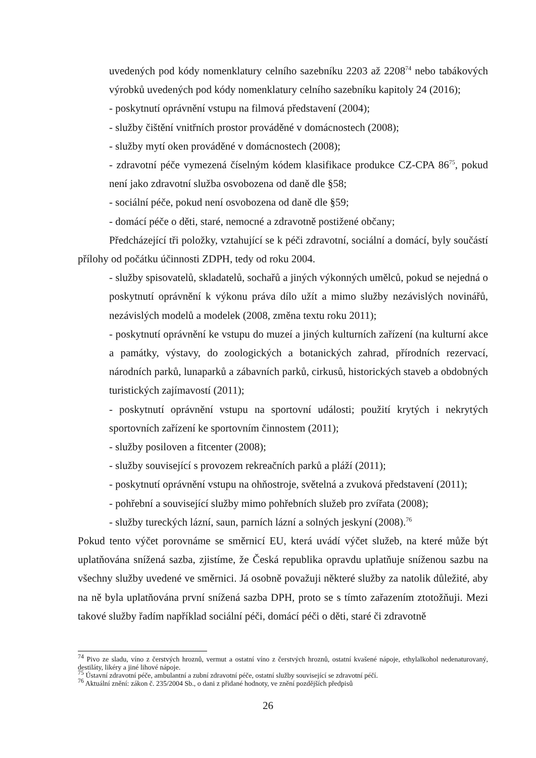uvedených pod kódy nomenklatury celního sazebníku 2203 až 2208<sup>74</sup> nebo tabákových výrobků uvedených pod kódy nomenklatury celního sazebníku kapitoly 24 (2016);
- poskytnutí oprávnění vstupu na filmová představení (2004);
- služby čištění vnitřních prostor prováděné v domácnostech (2008);
- služby mytí oken prováděné v domácnostech (2008);
- zdravotní péče vymezená číselným kódem klasifikace produkce CZ-CPA 86<sup>75</sup>, pokud není jako zdravotní služba osvobozena od daně dle §58;
- sociální péče, pokud není osvobozena od daně dle §59;
- domácí péče o děti, staré, nemocné a zdravotně postižené občany;
Předcházející tři položky, vztahující se k péči zdravotní, sociální a domácí, byly součástí přílohy od počátku účinnosti ZDPH, tedy od roku 2004.
- služby spisovatelů, skladatelů, sochařů a jiných výkonných umělců, pokud se nejedná o poskytnutí oprávnění k výkonu práva dílo užít a mimo služby nezávislých novinářů, nezávislých modelů a modelek (2008, změna textu roku 2011);
- poskytnutí oprávnění ke vstupu do muzeí a jiných kulturních zařízení (na kulturní akce a památky, výstavy, do zoologických a botanických zahrad, přírodních rezervací, národních parků, lunaparků a zábavních parků, cirkusů, historických staveb a obdobných turistických zajímavostí (2011);
- poskytnutí oprávnění vstupu na sportovní události; použití krytých i nekrytých sportovních zařízení ke sportovním činnostem (2011);
- služby posiloven a fitcenter (2008);
- služby související s provozem rekreačních parků a pláží (2011);
- poskytnutí oprávnění vstupu na ohňostroje, světelná a zvuková představení (2011);
- pohřební a související služby mimo pohřebních služeb pro zvířata (2008);
- služby tureckých lázní, saun, parních lázní a solných jeskyní (2008).<sup>76</sup>
Pokud tento výčet porovnáme se směrnicí EU, která uvádí výčet služeb, na které může být uplatňována snížená sazba, zjistíme, že Česká republika opravdu uplatňuje sníženou sazbu na všechny služby uvedené ve směrnici. Já osobně považuji některé služby za natolik důležité, aby na ně byla uplatňována první snížená sazba DPH, proto se s tímto zařazením ztotožňuji. Mezi takové služby řadím například sociální péči, domácí péči o děti, staré či zdravotně
<sup>74</sup> Pivo ze sladu, víno z čerstvých hroznů, vermut a ostatní víno z čerstvých hroznů, ostatní kvašené nápoje, ethylalkohol nedenaturovaný, destiláty, likéry a jiné lihové nápoje.
<sup>75</sup> Ústavní zdravotní péče, ambulantní a zubní zdravotní péče, ostatní služby související se zdravotní péčí.
<sup>76</sup> Aktuální znění: zákon č. 235/2004 Sb., o dani z přidané hodnoty, ve znění pozdějších předpisů
26